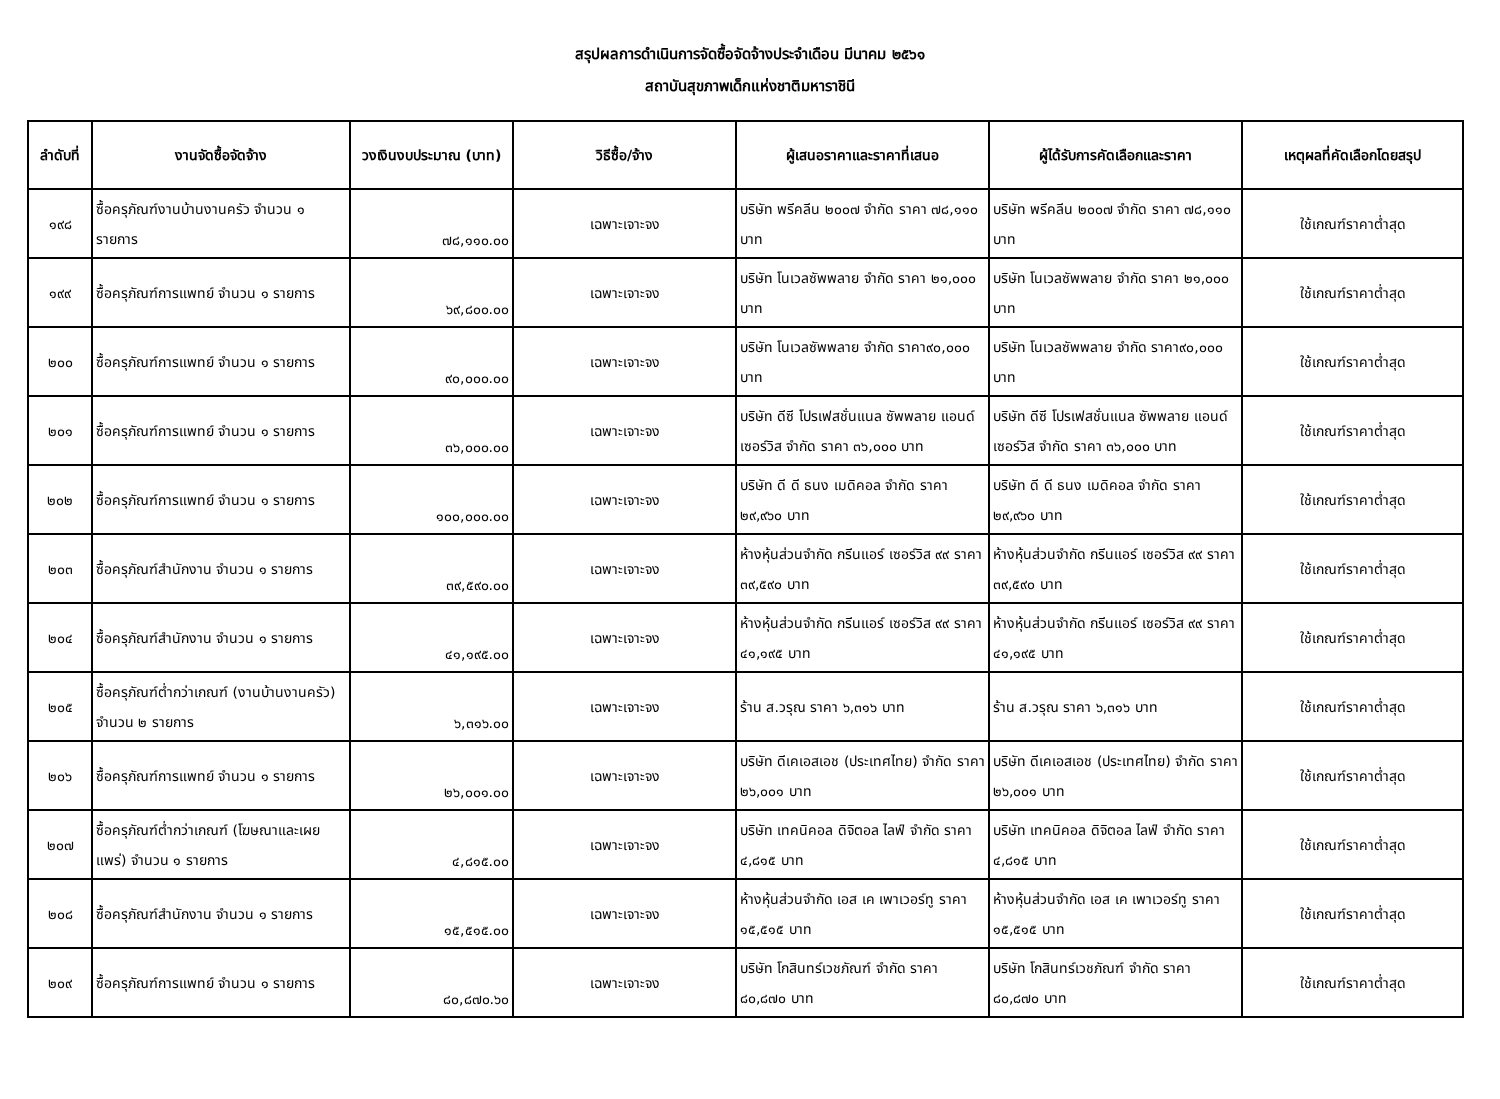สรุปผลการดำเนินการจัดซื้อจัดจ้างประจำเดือน มีนาคม ๒๕๖๑
สถาบันสุขภาพเด็กแห่งชาติมหาราชินี
| ลำดับที่ | งานจัดซื้อจัดจ้าง | วงเงินงบประมาณ (บาท) | วิธีซื้อ/จ้าง | ผู้เสนอราคาและราคาที่เสนอ | ผู้ได้รับการคัดเลือกและราคา | เหตุผลที่คัดเลือกโดยสรุป |
| --- | --- | --- | --- | --- | --- | --- |
| ๑๙๘ | ซื้อครุภัณฑ์งานบ้านงานครัว จำนวน ๑ รายการ | ๗๘,๑๑๐.๐๐ | เฉพาะเจาะจง | บริษัท พรีคลีน ๒๐๐๗ จำกัด ราคา ๗๘,๑๑๐ บาท | บริษัท พรีคลีน ๒๐๐๗ จำกัด ราคา ๗๘,๑๑๐ บาท | ใช้เกณฑ์ราคาต่ำสุด |
| ๑๙๙ | ซื้อครุภัณฑ์การแพทย์ จำนวน ๑ รายการ | ๖๙,๘๐๐.๐๐ | เฉพาะเจาะจง | บริษัท โนเวลซัพพลาย จำกัด ราคา ๒๑,๐๐๐ บาท | บริษัท โนเวลซัพพลาย จำกัด ราคา ๒๑,๐๐๐ บาท | ใช้เกณฑ์ราคาต่ำสุด |
| ๒๐๐ | ซื้อครุภัณฑ์การแพทย์ จำนวน ๑ รายการ | ๙๐,๐๐๐.๐๐ | เฉพาะเจาะจง | บริษัท โนเวลซัพพลาย จำกัด ราคา๙๐,๐๐๐ บาท | บริษัท โนเวลซัพพลาย จำกัด ราคา๙๐,๐๐๐ บาท | ใช้เกณฑ์ราคาต่ำสุด |
| ๒๐๑ | ซื้อครุภัณฑ์การแพทย์ จำนวน ๑ รายการ | ๓๖,๐๐๐.๐๐ | เฉพาะเจาะจง | บริษัท ดีซี โปรเฟสชั่นแนล ซัพพลาย แอนด์ เซอร์วิส จำกัด ราคา ๓๖,๐๐๐ บาท | บริษัท ดีซี โปรเฟสชั่นแนล ซัพพลาย แอนด์ เซอร์วิส จำกัด ราคา ๓๖,๐๐๐ บาท | ใช้เกณฑ์ราคาต่ำสุด |
| ๒๐๒ | ซื้อครุภัณฑ์การแพทย์ จำนวน ๑ รายการ | ๑๐๐,๐๐๐.๐๐ | เฉพาะเจาะจง | บริษัท ดี ดี ธนง เมดิคอล จำกัด ราคา ๒๙,๙๖๐ บาท | บริษัท ดี ดี ธนง เมดิคอล จำกัด ราคา ๒๙,๙๖๐ บาท | ใช้เกณฑ์ราคาต่ำสุด |
| ๒๐๓ | ซื้อครุภัณฑ์สำนักงาน จำนวน ๑ รายการ | ๓๙,๕๙๐.๐๐ | เฉพาะเจาะจง | ห้างหุ้นส่วนจำกัด กรีนแอร์ เซอร์วิส ๙๙ ราคา ๓๙,๕๙๐ บาท | ห้างหุ้นส่วนจำกัด กรีนแอร์ เซอร์วิส ๙๙ ราคา ๓๙,๕๙๐ บาท | ใช้เกณฑ์ราคาต่ำสุด |
| ๒๐๔ | ซื้อครุภัณฑ์สำนักงาน จำนวน ๑ รายการ | ๔๑,๑๙๕.๐๐ | เฉพาะเจาะจง | ห้างหุ้นส่วนจำกัด กรีนแอร์ เซอร์วิส ๙๙ ราคา ๔๑,๑๙๕ บาท | ห้างหุ้นส่วนจำกัด กรีนแอร์ เซอร์วิส ๙๙ ราคา ๔๑,๑๙๕ บาท | ใช้เกณฑ์ราคาต่ำสุด |
| ๒๐๕ | ซื้อครุภัณฑ์ต่ำกว่าเกณฑ์ (งานบ้านงานครัว) จำนวน ๒ รายการ | ๖,๓๑๖.๐๐ | เฉพาะเจาะจง | ร้าน ส.วรุณ ราคา ๖,๓๑๖ บาท | ร้าน ส.วรุณ ราคา ๖,๓๑๖ บาท | ใช้เกณฑ์ราคาต่ำสุด |
| ๒๐๖ | ซื้อครุภัณฑ์การแพทย์ จำนวน ๑ รายการ | ๒๖,๐๐๑.๐๐ | เฉพาะเจาะจง | บริษัท ดีเคเอสเอช (ประเทศไทย) จำกัด ราคา ๒๖,๐๐๑ บาท | บริษัท ดีเคเอสเอช (ประเทศไทย) จำกัด ราคา ๒๖,๐๐๑ บาท | ใช้เกณฑ์ราคาต่ำสุด |
| ๒๐๗ | ซื้อครุภัณฑ์ต่ำกว่าเกณฑ์ (โฆษณาและเผยแพร่) จำนวน ๑ รายการ | ๔,๘๑๕.๐๐ | เฉพาะเจาะจง | บริษัท เทคนิคอล ดิจิตอล ไลฟ์ จำกัด ราคา ๔,๘๑๕ บาท | บริษัท เทคนิคอล ดิจิตอล ไลฟ์ จำกัด ราคา ๔,๘๑๕ บาท | ใช้เกณฑ์ราคาต่ำสุด |
| ๒๐๘ | ซื้อครุภัณฑ์สำนักงาน จำนวน ๑ รายการ | ๑๕,๕๑๕.๐๐ | เฉพาะเจาะจง | ห้างหุ้นส่วนจำกัด เอส เค เพาเวอร์ทู ราคา ๑๕,๕๑๕ บาท | ห้างหุ้นส่วนจำกัด เอส เค เพาเวอร์ทู ราคา ๑๕,๕๑๕ บาท | ใช้เกณฑ์ราคาต่ำสุด |
| ๒๐๙ | ซื้อครุภัณฑ์การแพทย์ จำนวน ๑ รายการ | ๘๐,๘๗๐.๖๐ | เฉพาะเจาะจง | บริษัท โกสินทร์เวชภัณฑ์ จำกัด ราคา ๘๐,๘๗๐ บาท | บริษัท โกสินทร์เวชภัณฑ์ จำกัด ราคา ๘๐,๘๗๐ บาท | ใช้เกณฑ์ราคาต่ำสุด |